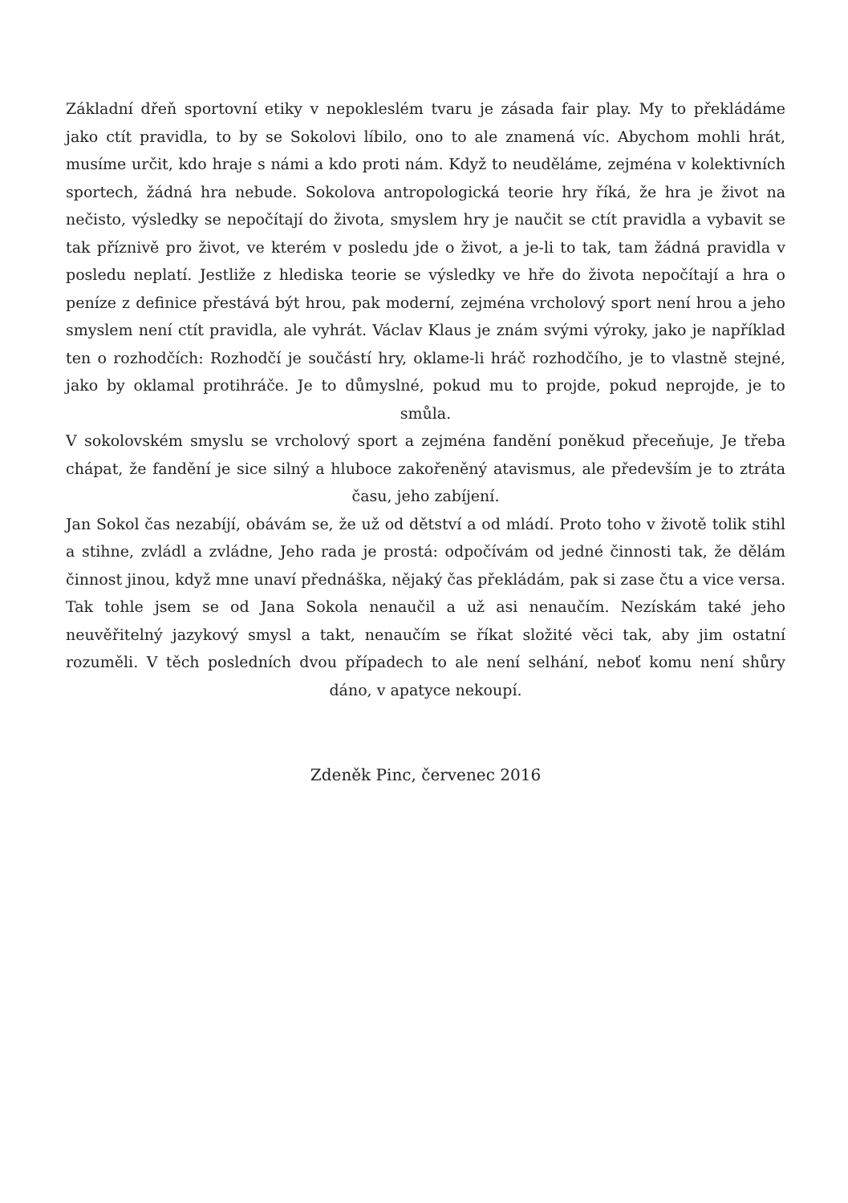Základní dřeň sportovní etiky v nepokleslém tvaru je zásada fair play. My to překládáme jako ctít pravidla, to by se Sokolovi líbilo, ono to ale znamená víc. Abychom mohli hrát, musíme určit, kdo hraje s námi a kdo proti nám. Když to neuděláme, zejména v kolektivních sportech, žádná hra nebude. Sokolova antropologická teorie hry říká, že hra je život na nečisto, výsledky se nepočítají do života, smyslem hry je naučit se ctít pravidla a vybavit se tak příznivě pro život, ve kterém v posledu jde o život, a je-li to tak, tam žádná pravidla v posledu neplatí. Jestliže z hlediska teorie se výsledky ve hře do života nepočítají a hra o peníze z definice přestává být hrou, pak moderní, zejména vrcholový sport není hrou a jeho smyslem není ctít pravidla, ale vyhrát. Václav Klaus je znám svými výroky, jako je například ten o rozhodčích: Rozhodčí je součástí hry, oklame-li hráč rozhodčího, je to vlastně stejné, jako by oklamal protihráče. Je to důmyslné, pokud mu to projde, pokud neprojde, je to smůla.
V sokolovském smyslu se vrcholový sport a zejména fandění poněkud přeceňuje, Je třeba chápat, že fandění je sice silný a hluboce zakořeněný atavismus, ale především je to ztráta času, jeho zabíjení.
Jan Sokol čas nezabíjí, obávám se, že už od dětství a od mládí. Proto toho v životě tolik stihl a stihne, zvládl a zvládne, Jeho rada je prostá: odpočívám od jedné činnosti tak, že dělám činnost jinou, když mne unaví přednáška, nějaký čas překládám, pak si zase čtu a vice versa. Tak tohle jsem se od Jana Sokola nenaučil a už asi nenaučím. Nezískám také jeho neuvěřitelný jazykový smysl a takt, nenaučím se říkat složité věci tak, aby jim ostatní rozuměli. V těch posledních dvou případech to ale není selhání, neboť komu není shůry dáno, v apatyce nekoupí.
Zdeněk Pinc, červenec 2016